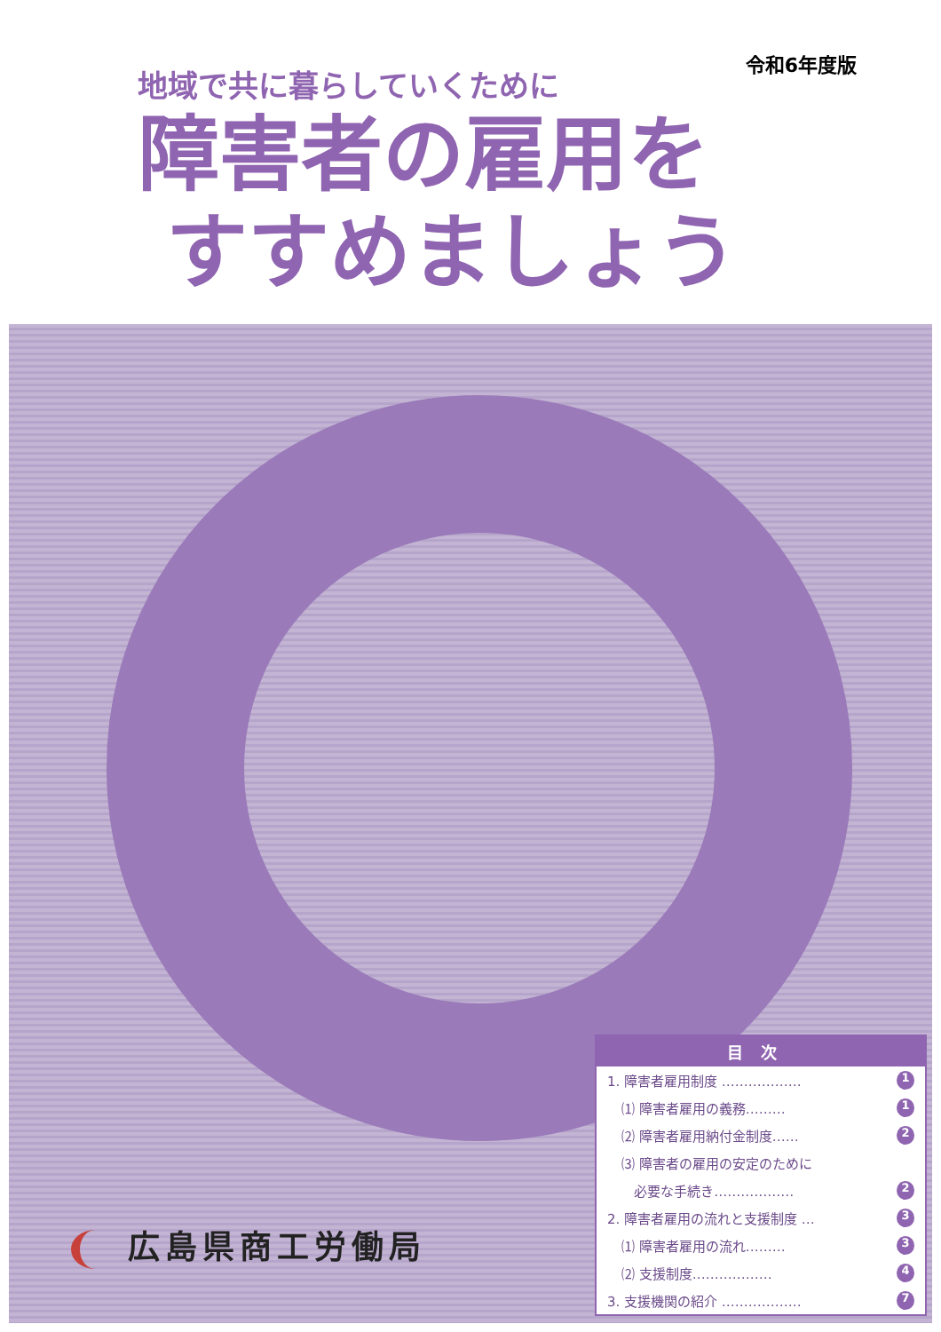令和6年度版
地域で共に暮らしていくために
障害者の雇用を
すすめましょう
目次
1. 障害者雇用制度 ……………… 1
⑴ 障害者雇用の義務……… 1
⑵ 障害者雇用納付金制度…… 2
⑶ 障害者の雇用の安定のために
必要な手続き……………… 2
2. 障害者雇用の流れと支援制度 … 3
⑴ 障害者雇用の流れ……… 3
⑵ 支援制度……………… 4
3. 支援機関の紹介 ……………… 7
広島県商工労働局